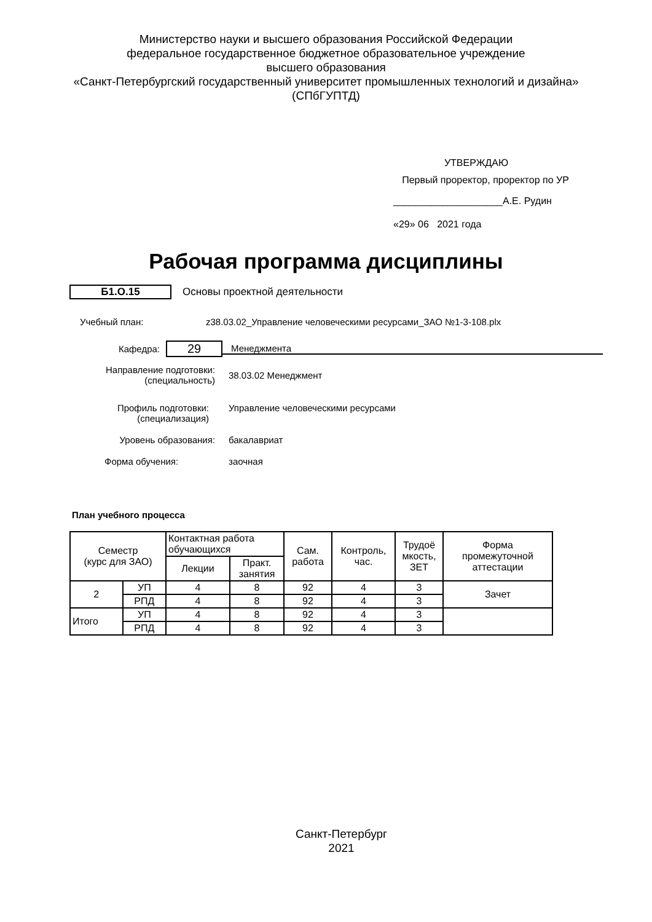Министерство науки и высшего образования Российской Федерации
федеральное государственное бюджетное образовательное учреждение
высшего образования
«Санкт-Петербургский государственный университет промышленных технологий и дизайна»
(СПбГУПТД)
УТВЕРЖДАЮ
Первый проректор, проректор по УР
____________________А.Е. Рудин
«29» 06 2021 года
Рабочая программа дисциплины
Б1.О.15 Основы проектной деятельности
Учебный план: z38.03.02_Управление человеческими ресурсами_ЗАО №1-3-108.plx
Кафедра: 29 Менеджмента
Направление подготовки:
(специальность) 38.03.02 Менеджмент
Профиль подготовки:
(специализация) Управление человеческими ресурсами
Уровень образования: бакалавриат
Форма обучения: заочная
План учебного процесса
| Семестр (курс для ЗАО) | | Контактная работа обучающихся | | Сам. работа | Контроль, час. | Трудоё мкость, ЗЕТ | Форма промежуточной аттестации |
| --- | --- | --- | --- | --- | --- | --- | --- |
| | | Лекции | Практ. занятия | | | | |
| 2 | УП | 4 | 8 | 92 | 4 | 3 | Зачет |
| | РПД | 4 | 8 | 92 | 4 | 3 | |
| Итого | УП | 4 | 8 | 92 | 4 | 3 | |
| | РПД | 4 | 8 | 92 | 4 | 3 | |
Санкт-Петербург
2021